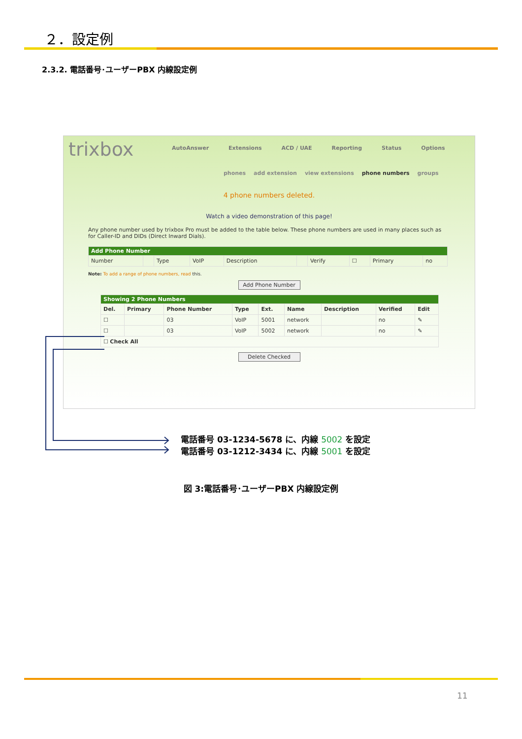２．設定例
2.3.2. 電話番号･ユーザーPBX 内線設定例
trixbox
AutoAnswer Extensions ACD / UAE Reporting Status Options
phones add extension view extensions phone numbers groups
4 phone numbers deleted.
Watch a video demonstration of this page!
Any phone number used by trixbox Pro must be added to the table below. These phone numbers are used in many places such as for Caller-ID and DIDs (Direct Inward Dials).
| Add Phone Number | | | | | | | | | |
| --- | --- | --- | --- | --- | --- | --- | --- | --- | --- |
| Number | | Type | VoIP | Description | | Verify | ☐ | Primary | no |
Note: To add a range of phone numbers, read this.
Add Phone Number
| Showing 2 Phone Numbers | | | | | | | | |
| --- | --- | --- | --- | --- | --- | --- | --- | --- |
| Del. | Primary | Phone Number | Type | Ext. | Name | Description | Verified | Edit |
| ☐ | | 03 | VoIP | 5001 | network | | no | ✎ |
| ☐ | | 03 | VoIP | 5002 | network | | no | ✎ |
| ☐ Check All | | | | | | | | |
Delete Checked
電話番号 03-1234-5678 に、内線 5002 を設定
電話番号 03-1212-3434 に、内線 5001 を設定
図 3:電話番号･ユーザーPBX 内線設定例
11